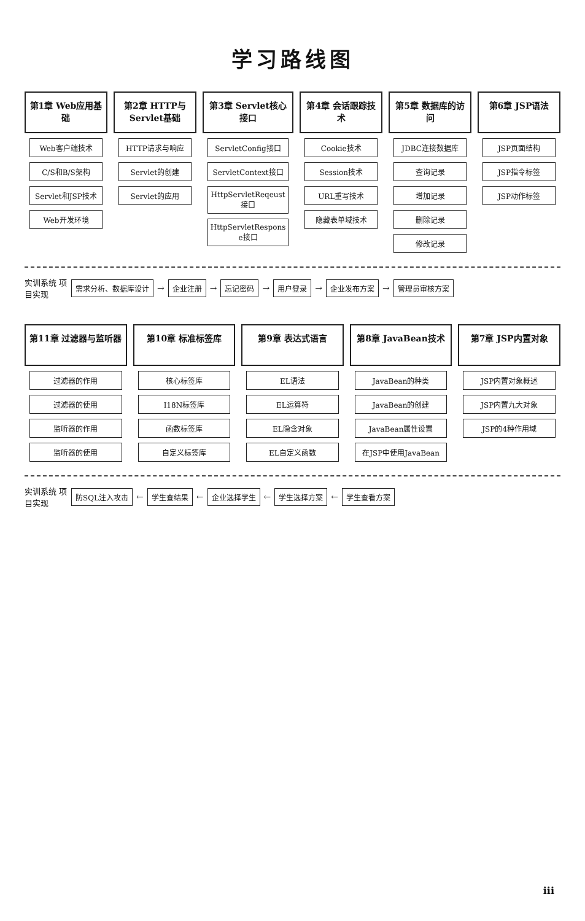学习路线图
第1章 Web应用基础
Web客户端技术
C/S和B/S架构
Servlet和JSP技术
Web开发环境
第2章 HTTP与Servlet基础
HTTP请求与响应
Servlet的创建
Servlet的应用
第3章 Servlet核心接口
ServletConfig接口
ServletContext接口
HttpServletReqeust接口
HttpServletRespons e接口
第4章 会话跟踪技术
Cookie技术
Session技术
URL重写技术
隐藏表单域技术
第5章 数据库的访问
JDBC连接数据库
查询记录
增加记录
删除记录
修改记录
第6章 JSP语法
JSP页面结构
JSP指令标签
JSP动作标签
实训系统 项目实现
需求分析、数据库设计
→
企业注册
→
忘记密码
→
用户登录
→
企业发布方案
→
管理员审核方案
第11章 过滤器与监听器
过滤器的作用
过滤器的使用
监听器的作用
监听器的使用
第10章 标准标签库
核心标签库
I18N标签库
函数标签库
自定义标签库
第9章 表达式语言
EL语法
EL运算符
EL隐含对象
EL自定义函数
第8章 JavaBean技术
JavaBean的种类
JavaBean的创建
JavaBean属性设置
在JSP中使用JavaBean
第7章 JSP内置对象
JSP内置对象概述
JSP内置九大对象
JSP的4种作用域
实训系统 项目实现
防SQL注入攻击
←
学生查结果
←
企业选择学生
←
学生选择方案
←
学生查看方案
iii